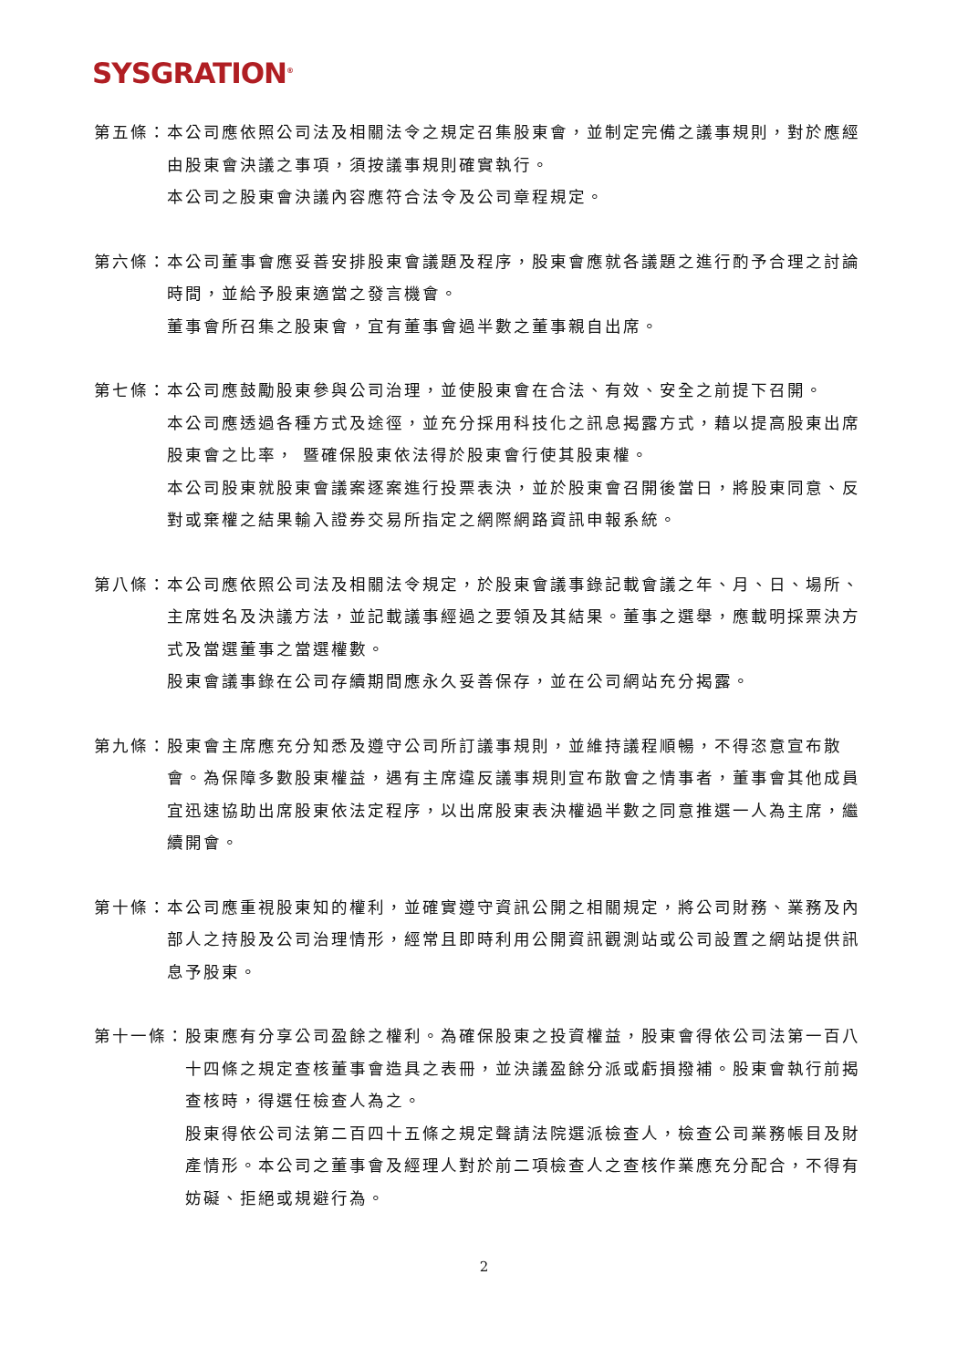SYSGRATION<sup>®</sup>
第五條： 本公司應依照公司法及相關法令之規定召集股東會，並制定完備之議事規則，對於應經由股東會決議之事項，須按議事規則確實執行。
本公司之股東會決議內容應符合法令及公司章程規定。
第六條： 本公司董事會應妥善安排股東會議題及程序，股東會應就各議題之進行酌予合理之討論時間，並給予股東適當之發言機會。
董事會所召集之股東會，宜有董事會過半數之董事親自出席。
第七條： 本公司應鼓勵股東參與公司治理，並使股東會在合法、有效、安全之前提下召開。
本公司應透過各種方式及途徑，並充分採用科技化之訊息揭露方式，藉以提高股東出席股東會之比率， 暨確保股東依法得於股東會行使其股東權。
本公司股東就股東會議案逐案進行投票表決，並於股東會召開後當日，將股東同意、反對或棄權之結果輸入證券交易所指定之網際網路資訊申報系統。
第八條： 本公司應依照公司法及相關法令規定，於股東會議事錄記載會議之年、月、日、場所、主席姓名及決議方法，並記載議事經過之要領及其結果。董事之選舉，應載明採票決方式及當選董事之當選權數。
股東會議事錄在公司存續期間應永久妥善保存，並在公司網站充分揭露。
第九條： 股東會主席應充分知悉及遵守公司所訂議事規則，並維持議程順暢，不得恣意宣布散會。為保障多數股東權益，遇有主席違反議事規則宣布散會之情事者，董事會其他成員宜迅速協助出席股東依法定程序，以出席股東表決權過半數之同意推選一人為主席，繼續開會。
第十條： 本公司應重視股東知的權利，並確實遵守資訊公開之相關規定，將公司財務、業務及內部人之持股及公司治理情形，經常且即時利用公開資訊觀測站或公司設置之網站提供訊息予股東。
第十一條： 股東應有分享公司盈餘之權利。為確保股東之投資權益，股東會得依公司法第一百八十四條之規定查核董事會造具之表冊，並決議盈餘分派或虧損撥補。股東會執行前揭查核時，得選任檢查人為之。
股東得依公司法第二百四十五條之規定聲請法院選派檢查人，檢查公司業務帳目及財產情形。本公司之董事會及經理人對於前二項檢查人之查核作業應充分配合，不得有妨礙、拒絕或規避行為。
2